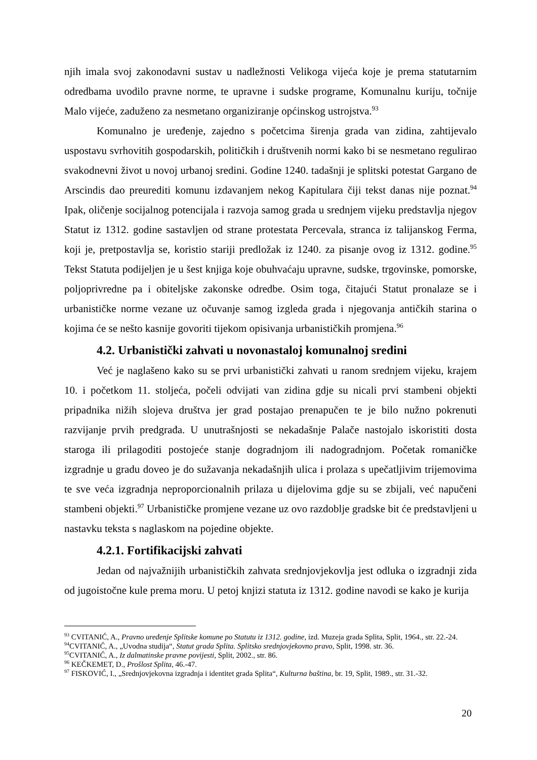njih imala svoj zakonodavni sustav u nadležnosti Velikoga vijeća koje je prema statutarnim odredbama uvodilo pravne norme, te upravne i sudske programe, Komunalnu kuriju, točnije Malo vijeće, zaduženo za nesmetano organiziranje općinskog ustrojstva.<sup>93</sup>
Komunalno je uređenje, zajedno s početcima širenja grada van zidina, zahtijevalo uspostavu svrhovitih gospodarskih, političkih i društvenih normi kako bi se nesmetano regulirao svakodnevni život u novoj urbanoj sredini. Godine 1240. tadašnji je splitski potestat Gargano de Arscindis dao preurediti komunu izdavanjem nekog Kapitulara čiji tekst danas nije poznat.<sup>94</sup> Ipak, oličenje socijalnog potencijala i razvoja samog grada u srednjem vijeku predstavlja njegov Statut iz 1312. godine sastavljen od strane protestata Percevala, stranca iz talijanskog Ferma, koji je, pretpostavlja se, koristio stariji predložak iz 1240. za pisanje ovog iz 1312. godine.<sup>95</sup> Tekst Statuta podijeljen je u šest knjiga koje obuhvaćaju upravne, sudske, trgovinske, pomorske, poljoprivredne pa i obiteljske zakonske odredbe. Osim toga, čitajući Statut pronalaze se i urbanističke norme vezane uz očuvanje samog izgleda grada i njegovanja antičkih starina o kojima će se nešto kasnije govoriti tijekom opisivanja urbanističkih promjena.<sup>96</sup>
4.2. Urbanistički zahvati u novonastaloj komunalnoj sredini
Već je naglašeno kako su se prvi urbanistički zahvati u ranom srednjem vijeku, krajem 10. i početkom 11. stoljeća, počeli odvijati van zidina gdje su nicali prvi stambeni objekti pripadnika nižih slojeva društva jer grad postajao prenapučen te je bilo nužno pokrenuti razvijanje prvih predgrađa. U unutrašnjosti se nekadašnje Palače nastojalo iskoristiti dosta staroga ili prilagoditi postojeće stanje dogradnjom ili nadogradnjom. Početak romaničke izgradnje u gradu doveo je do sužavanja nekadašnjih ulica i prolaza s upečatljivim trijemovima te sve veća izgradnja neproporcionalnih prilaza u dijelovima gdje su se zbijali, već napučeni stambeni objekti.<sup>97</sup> Urbanističke promjene vezane uz ovo razdoblje gradske bit će predstavljeni u nastavku teksta s naglaskom na pojedine objekte.
4.2.1. Fortifikacijski zahvati
Jedan od najvažnijih urbanističkih zahvata srednjovjekovlja jest odluka o izgradnji zida od jugoistočne kule prema moru. U petoj knjizi statuta iz 1312. godine navodi se kako je kurija
<sup>93</sup> CVITANIĆ, A., Pravno uređenje Splitske komune po Statutu iz 1312. godine, izd. Muzeja grada Splita, Split, 1964., str. 22.-24.
<sup>94</sup>CVITANIĆ, A., „Uvodna studija“, Statut grada Splita. Splitsko srednjovjekovno pravo, Split, 1998. str. 36.
<sup>95</sup>CVITANIĆ, A., Iz dalmatinske pravne povijesti, Split, 2002., str. 86.
<sup>96</sup> KEČKEMET, D., Prošlost Splita, 46.-47.
<sup>97</sup> FISKOVIĆ, I., „Srednjovjekovna izgradnja i identitet grada Splita“, Kulturna baština, br. 19, Split, 1989., str. 31.-32.
20